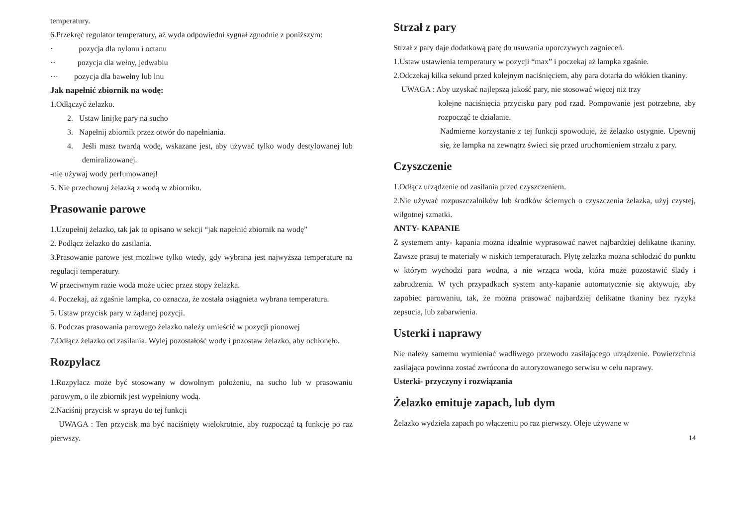temperatury.
6.Przekręć regulator temperatury, aż wyda odpowiedni sygnał zgnodnie z poniższym:
· pozycja dla nylonu i octanu
·· pozycja dla wełny, jedwabiu
··· pozycja dla bawełny lub lnu
Jak napełnić zbiornik na wodę:
1.Odłączyć żelazko.
2. Ustaw linijkę pary na sucho
3. Napełnij zbiornik przez otwór do napełniania.
4. Jeśli masz twardą wodę, wskazane jest, aby używać tylko wody destylowanej lub demiralizowanej.
-nie używaj wody perfumowanej!
5. Nie przechowuj żelazką z wodą w zbiorniku.
Prasowanie parowe
1.Uzupełnij żelazko, tak jak to opisano w sekcji “jak napełnić zbiornik na wodę”
2. Podłącz żelazko do zasilania.
3.Prasowanie parowe jest możliwe tylko wtedy, gdy wybrana jest najwyższa temperature na regulacji temperatury.
W przeciwnym razie woda może uciec przez stopy żelazka.
4. Poczekaj, aż zgaśnie lampka, co oznacza, że została osiągnieta wybrana temperatura.
5. Ustaw przycisk pary w żądanej pozycji.
6. Podczas prasowania parowego żelazko należy umieścić w pozycji pionowej
7.Odłącz żelazko od zasilania. Wylej pozostałość wody i pozostaw żelazko, aby ochłonęło.
Rozpylacz
1.Rozpylacz może być stosowany w dowolnym położeniu, na sucho lub w prasowaniu parowym, o ile zbiornik jest wypełniony wodą.
2.Naciśnij przycisk w sprayu do tej funkcji
UWAGA : Ten przycisk ma być naciśnięty wielokrotnie, aby rozpocząć tą funkcję po raz pierwszy.
Strzał z pary
Strzał z pary daje dodatkową parę do usuwania uporczywych zagnieceń.
1.Ustaw ustawienia temperatury w pozycji “max” i poczekaj aż lampka zgaśnie.
2.Odczekaj kilka sekund przed kolejnym naciśnięciem, aby para dotarła do włókien tkaniny.
UWAGA : Aby uzyskać najlepszą jakość pary, nie stosować więcej niż trzy
kolejne naciśnięcia przycisku pary pod rzad. Pompowanie jest potrzebne, aby rozpocząć te działanie.
Nadmierne korzystanie z tej funkcji spowoduje, że żelazko ostygnie. Upewnij się, że lampka na zewnątrz świeci się przed uruchomieniem strzału z pary.
Czyszczenie
1.Odłącz urządzenie od zasilania przed czyszczeniem.
2.Nie używać rozpuszczalników lub środków ściernych o czyszczenia żelazka, użyj czystej, wilgotnej szmatki.
ANTY- KAPANIE
Z systemem anty- kapania można idealnie wyprasować nawet najbardziej delikatne tkaniny. Zawsze prasuj te materiały w niskich temperaturach. Płytę żelazka można schłodzić do punktu w którym wychodzi para wodna, a nie wrząca woda, która może pozostawić ślady i zabrudzenia. W tych przypadkach system anty-kapanie automatycznie się aktywuje, aby zapobiec parowaniu, tak, że można prasować najbardziej delikatne tkaniny bez ryzyka zepsucia, lub zabarwienia.
Usterki i naprawy
Nie należy samemu wymieniać wadliwego przewodu zasilającego urządzenie. Powierzchnia zasilająca powinna zostać zwrócona do autoryzowanego serwisu w celu naprawy.
Usterki- przyczyny i rozwiązania
Żelazko emituje zapach, lub dym
Żelazko wydziela zapach po włączeniu po raz pierwszy. Oleje używane w
14